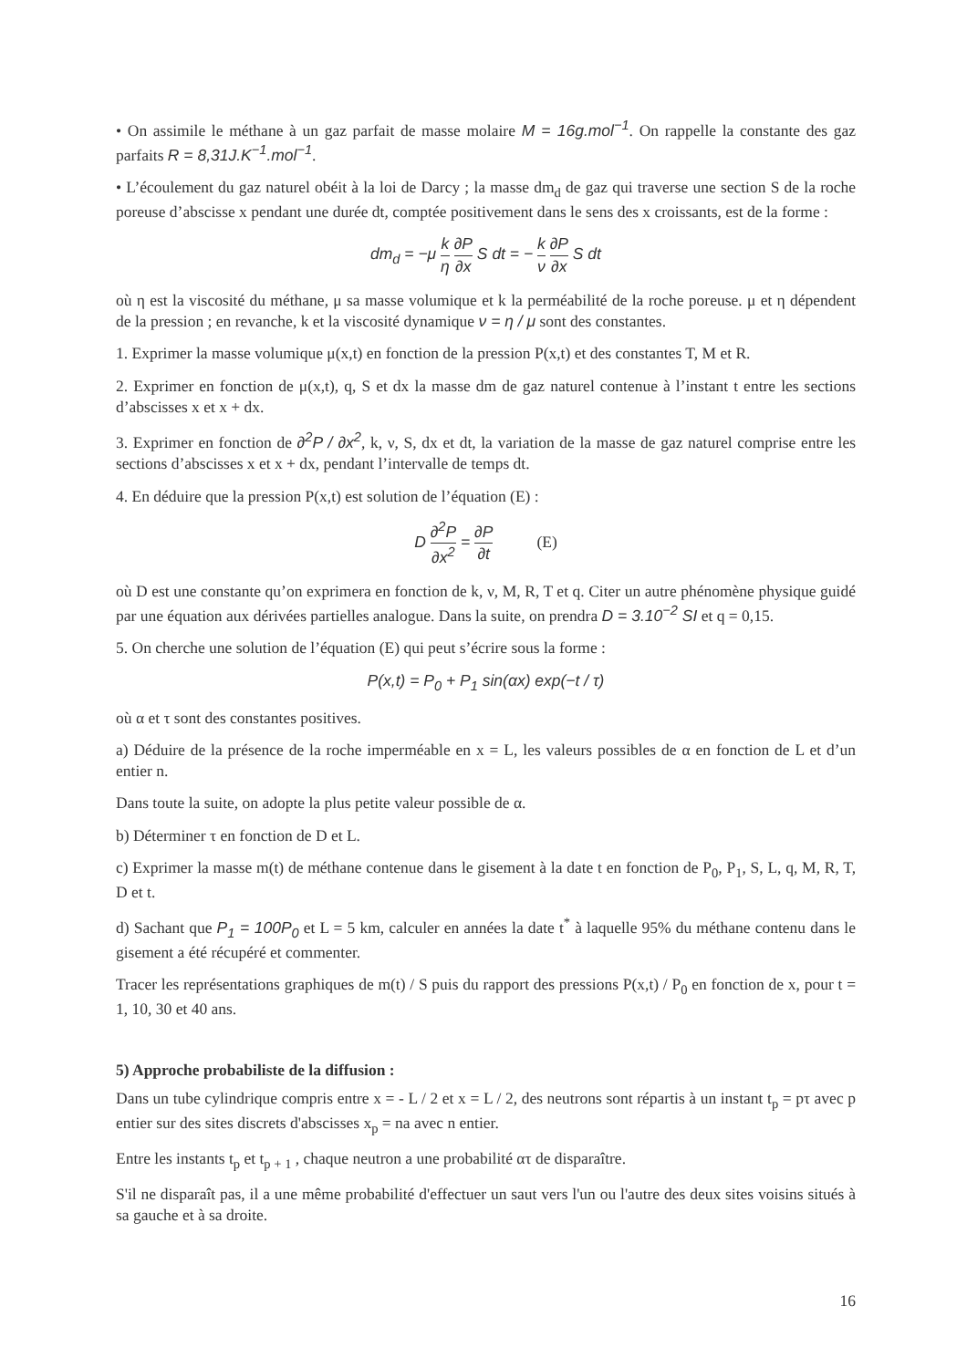• On assimile le méthane à un gaz parfait de masse molaire M = 16g.mol<sup>−1</sup>. On rappelle la constante des gaz parfaits R = 8,31J.K<sup>−1</sup>.mol<sup>−1</sup>.
• L’écoulement du gaz naturel obéit à la loi de Darcy ; la masse dm<sub>d</sub> de gaz qui traverse une section S de la roche poreuse d’abscisse x pendant une durée dt, comptée positivement dans le sens des x croissants, est de la forme :
dm<sub>d</sub> = −μ k η ∂P ∂x S dt = − k ν ∂P ∂x S dt
où η est la viscosité du méthane, μ sa masse volumique et k la perméabilité de la roche poreuse. μ et η dépendent de la pression ; en revanche, k et la viscosité dynamique ν = η / μ sont des constantes.
1. Exprimer la masse volumique μ(x,t) en fonction de la pression P(x,t) et des constantes T, M et R.
2. Exprimer en fonction de μ(x,t), q, S et dx la masse dm de gaz naturel contenue à l’instant t entre les sections d’abscisses x et x + dx.
3. Exprimer en fonction de ∂<sup>2</sup>P / ∂x<sup>2</sup>, k, ν, S, dx et dt, la variation de la masse de gaz naturel comprise entre les sections d’abscisses x et x + dx, pendant l’intervalle de temps dt.
4. En déduire que la pression P(x,t) est solution de l’équation (E) :
D ∂<sup>2</sup>P ∂x<sup>2</sup> = ∂P ∂t (E)
où D est une constante qu’on exprimera en fonction de k, ν, M, R, T et q. Citer un autre phénomène physique guidé par une équation aux dérivées partielles analogue. Dans la suite, on prendra D = 3.10<sup>−2</sup> SI et q = 0,15.
5. On cherche une solution de l’équation (E) qui peut s’écrire sous la forme :
P(x,t) = P<sub>0</sub> + P<sub>1</sub> sin(αx) exp(−t / τ)
où α et τ sont des constantes positives.
a) Déduire de la présence de la roche imperméable en x = L, les valeurs possibles de α en fonction de L et d’un entier n.
Dans toute la suite, on adopte la plus petite valeur possible de α.
b) Déterminer τ en fonction de D et L.
c) Exprimer la masse m(t) de méthane contenue dans le gisement à la date t en fonction de P<sub>0</sub>, P<sub>1</sub>, S, L, q, M, R, T, D et t.
d) Sachant que P<sub>1</sub> = 100P<sub>0</sub> et L = 5 km, calculer en années la date t<sup>*</sup> à laquelle 95% du méthane contenu dans le gisement a été récupéré et commenter.
Tracer les représentations graphiques de m(t) / S puis du rapport des pressions P(x,t) / P<sub>0</sub> en fonction de x, pour t = 1, 10, 30 et 40 ans.
5) Approche probabiliste de la diffusion :
Dans un tube cylindrique compris entre x = - L / 2 et x = L / 2, des neutrons sont répartis à un instant t<sub>p</sub> = pτ avec p entier sur des sites discrets d'abscisses x<sub>p</sub> = na avec n entier.
Entre les instants t<sub>p</sub> et t<sub>p + 1</sub> , chaque neutron a une probabilité ατ de disparaître.
S'il ne disparaît pas, il a une même probabilité d'effectuer un saut vers l'un ou l'autre des deux sites voisins situés à sa gauche et à sa droite.
16